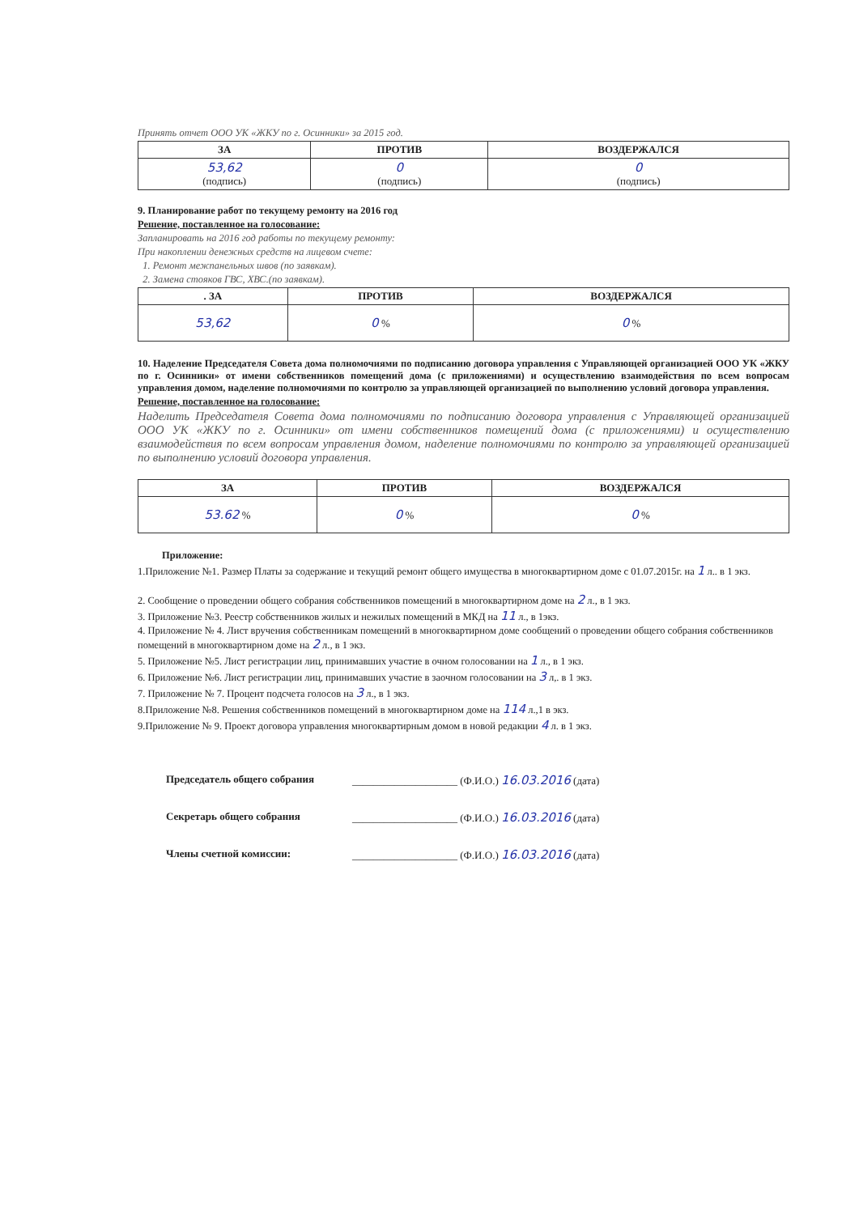Принять отчет ООО УК «ЖКУ по г. Осинники» за 2015 год.
| ЗА | ПРОТИВ | ВОЗДЕРЖАЛСЯ |
| --- | --- | --- |
| 53,62 (подпись) | 0 (подпись) | 0 (подпись) |
9. Планирование работ по текущему ремонту на 2016 год
Решение, поставленное на голосование:
Запланировать на 2016 год работы по текущему ремонту:
При накоплении денежных средств на лицевом счете:
1. Ремонт межпанельных швов (по заявкам).
2. Замена стояков ГВС, ХВС.(по заявкам).
| . ЗА | ПРОТИВ | ВОЗДЕРЖАЛСЯ |
| --- | --- | --- |
| 53,62 | 0 % | 0 % |
10. Наделение Председателя Совета дома полномочиями по подписанию договора управления с Управляющей организацией ООО УК «ЖКУ по г. Осинники» от имени собственников помещений дома (с приложениями) и осуществлению взаимодействия по всем вопросам управления домом, наделение полномочиями по контролю за управляющей организацией по выполнению условий договора управления.
Решение, поставленное на голосование:
Наделить Председателя Совета дома полномочиями по подписанию договора управления с Управляющей организацией ООО УК «ЖКУ по г. Осинники» от имени собственников помещений дома (с приложениями) и осуществлению взаимодействия по всем вопросам управления домом, наделение полномочиями по контролю за управляющей организацией по выполнению условий договора управления.
| ЗА | ПРОТИВ | ВОЗДЕРЖАЛСЯ |
| --- | --- | --- |
| 53.62 % | 0 % | 0 % |
Приложение:
1.Приложение №1. Размер Платы за содержание и текущий ремонт общего имущества в многоквартирном доме с 01.07.2015г. на 1 л.. в 1 экз.
2. Сообщение о проведении общего собрания собственников помещений в многоквартирном доме на 2 л., в 1 экз.
3. Приложение №3. Реестр собственников жилых и нежилых помещений в МКД на 11 л., в 1экз.
4. Приложение № 4. Лист вручения собственникам помещений в многоквартирном доме сообщений о проведении общего собрания собственников помещений в многоквартирном доме на 2 л., в 1 экз.
5. Приложение №5. Лист регистрации лиц, принимавших участие в очном голосовании на 1 л., в 1 экз.
6. Приложение №6. Лист регистрации лиц, принимавших участие в заочном голосовании на 3 л,. в 1 экз.
7. Приложение № 7. Процент подсчета голосов на 3 л., в 1 экз.
8.Приложение №8. Решения собственников помещений в многоквартирном доме на 114 л.,1 в экз.
9.Приложение № 9. Проект договора управления многоквартирным домом в новой редакции 4 л. в 1 экз.
Председатель общего собрания ____________________ (Ф.И.О.) 16.03.2016 (дата)
Секретарь общего собрания ____________________ (Ф.И.О.) 16.03.2016 (дата)
Члены счетной комиссии: ____________________ (Ф.И.О.) 16.03.2016 (дата)